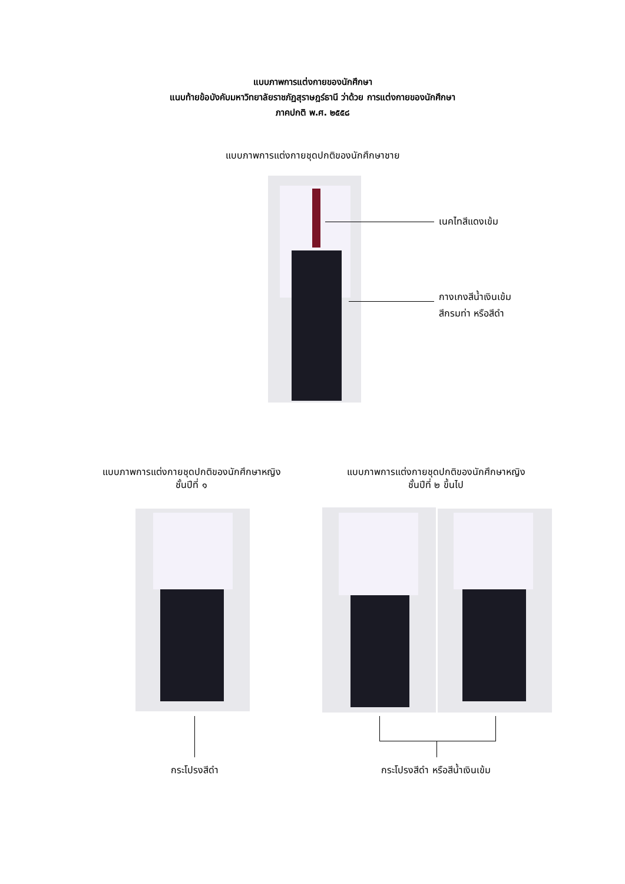แบบภาพการแต่งกายของนักศึกษา
แนบท้ายข้อบังคับมหาวิทยาลัยราชภัฏสุราษฎร์ธานี ว่าด้วย การแต่งกายของนักศึกษา
ภาคปกติ พ.ศ. ๒๕๕๘
แบบภาพการแต่งกายชุดปกติของนักศึกษาชาย
เนคไทสีแดงเข้ม
กางเกงสีน้ำเงินเข้ม
สีกรมท่า หรือสีดำ
แบบภาพการแต่งกายชุดปกติของนักศึกษาหญิง
ชั้นปีที่ ๑
แบบภาพการแต่งกายชุดปกติของนักศึกษาหญิง
ชั้นปีที่ ๒ ขึ้นไป
กระโปรงสีดำ กระโปรงสีดำ หรือสีน้ำเงินเข้ม